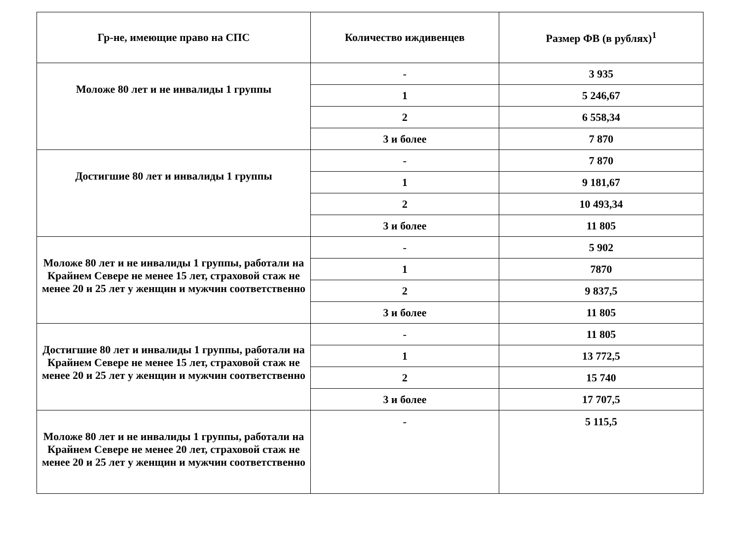| Гр-не, имеющие право на СПС | Количество иждивенцев | Размер ФВ (в рублях)<sup>1</sup> |
| --- | --- | --- |
| Моложе 80 лет и не инвалиды 1 группы | - | 3 935 |
| | 1 | 5 246,67 |
| | 2 | 6 558,34 |
| | 3 и более | 7 870 |
| Достигшие 80 лет и инвалиды 1 группы | - | 7 870 |
| | 1 | 9 181,67 |
| | 2 | 10 493,34 |
| | 3 и более | 11 805 |
| Моложе 80 лет и не инвалиды 1 группы, работали на Крайнем Севере не менее 15 лет, страховой стаж не менее 20 и 25 лет у женщин и мужчин соответственно | - | 5 902 |
| | 1 | 7870 |
| | 2 | 9 837,5 |
| | 3 и более | 11 805 |
| Достигшие 80 лет и инвалиды 1 группы, работали на Крайнем Севере не менее 15 лет, страховой стаж не менее 20 и 25 лет у женщин и мужчин соответственно | - | 11 805 |
| | 1 | 13 772,5 |
| | 2 | 15 740 |
| | 3 и более | 17 707,5 |
| Моложе 80 лет и не инвалиды 1 группы, работали на Крайнем Севере не менее 20 лет, страховой стаж не менее 20 и 25 лет у женщин и мужчин соответственно | - | 5 115,5 |